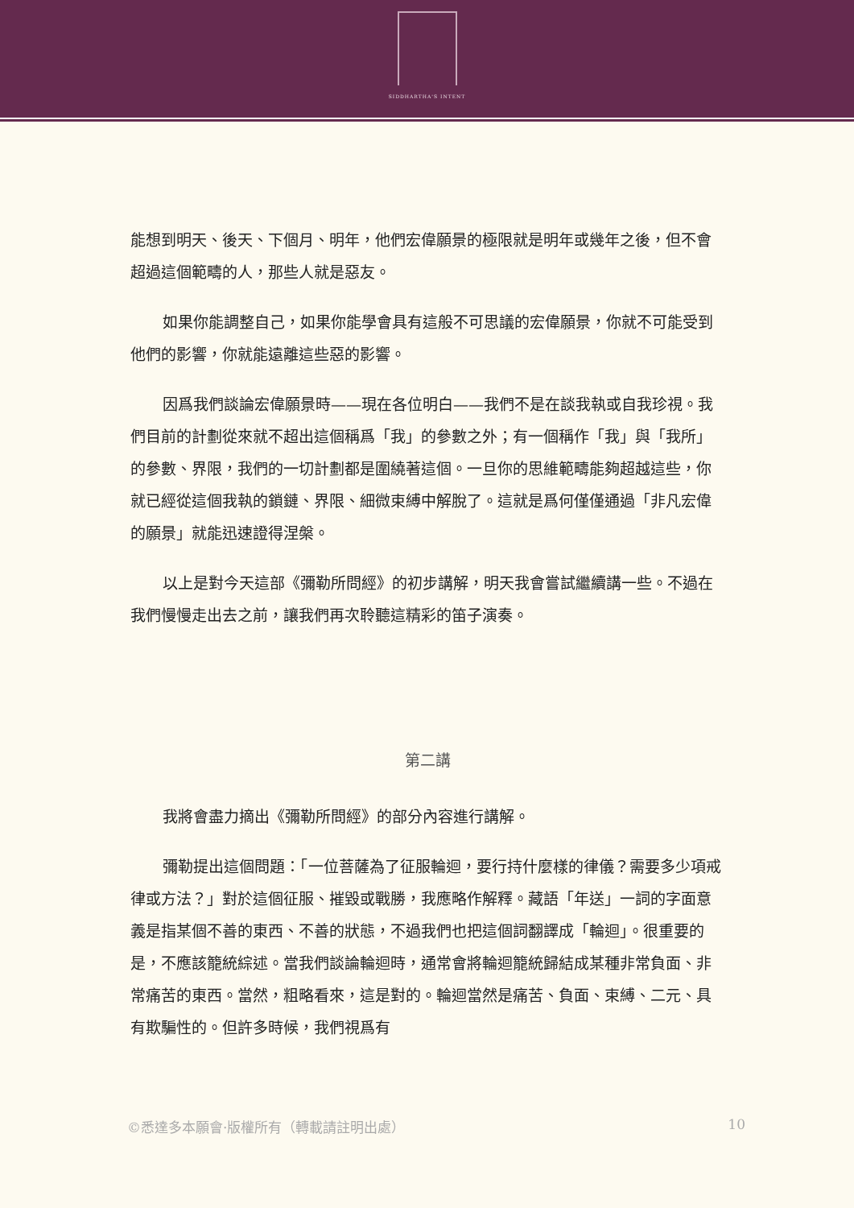SIDDHARTHA'S INTENT
能想到明天、後天、下個月、明年，他們宏偉願景的極限就是明年或幾年之後，但不會超過這個範疇的人，那些人就是惡友。
如果你能調整自己，如果你能學會具有這般不可思議的宏偉願景，你就不可能受到他們的影響，你就能遠離這些惡的影響。
因爲我們談論宏偉願景時——現在各位明白——我們不是在談我執或自我珍視。我們目前的計劃從來就不超出這個稱爲「我」的參數之外；有一個稱作「我」與「我所」的參數、界限，我們的一切計劃都是圍繞著這個。一旦你的思維範疇能夠超越這些，你就已經從這個我執的鎖鏈、界限、細微束縛中解脫了。這就是爲何僅僅通過「非凡宏偉的願景」就能迅速證得涅槃。
以上是對今天這部《彌勒所問經》的初步講解，明天我會嘗試繼續講一些。不過在我們慢慢走出去之前，讓我們再次聆聽這精彩的笛子演奏。
第二講
我將會盡力摘出《彌勒所問經》的部分內容進行講解。
彌勒提出這個問題：「一位菩薩為了征服輪迴，要行持什麼樣的律儀？需要多少項戒律或方法？」對於這個征服、摧毀或戰勝，我應略作解釋。藏語「年送」一詞的字面意義是指某個不善的東西、不善的狀態，不過我們也把這個詞翻譯成「輪迴」。很重要的是，不應該籠統綜述。當我們談論輪迴時，通常會將輪迴籠統歸結成某種非常負面、非常痛苦的東西。當然，粗略看來，這是對的。輪迴當然是痛苦、負面、束縛、二元、具有欺騙性的。但許多時候，我們視爲有
©悉達多本願會·版權所有（轉載請註明出處） 10